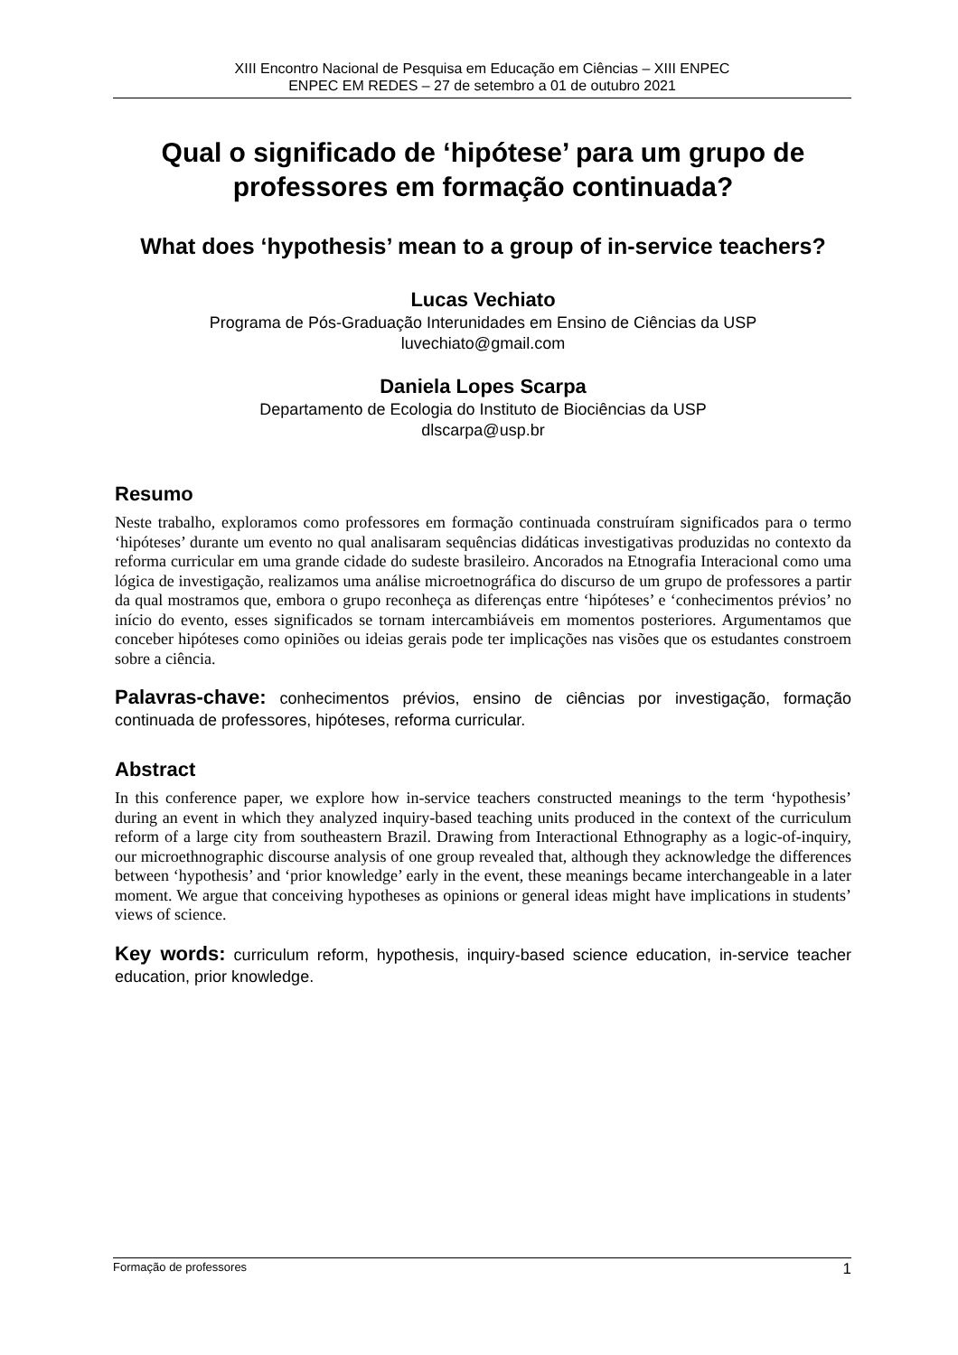XIII Encontro Nacional de Pesquisa em Educação em Ciências – XIII ENPEC
ENPEC EM REDES – 27 de setembro a 01 de outubro 2021
Qual o significado de ‘hipótese’ para um grupo de professores em formação continuada?
What does ‘hypothesis’ mean to a group of in-service teachers?
Lucas Vechiato
Programa de Pós-Graduação Interunidades em Ensino de Ciências da USP
luvechiato@gmail.com
Daniela Lopes Scarpa
Departamento de Ecologia do Instituto de Biociências da USP
dlscarpa@usp.br
Resumo
Neste trabalho, exploramos como professores em formação continuada construíram significados para o termo ‘hipóteses’ durante um evento no qual analisaram sequências didáticas investigativas produzidas no contexto da reforma curricular em uma grande cidade do sudeste brasileiro. Ancorados na Etnografia Interacional como uma lógica de investigação, realizamos uma análise microetnográfica do discurso de um grupo de professores a partir da qual mostramos que, embora o grupo reconheça as diferenças entre ‘hipóteses’ e ‘conhecimentos prévios’ no início do evento, esses significados se tornam intercambiáveis em momentos posteriores. Argumentamos que conceber hipóteses como opiniões ou ideias gerais pode ter implicações nas visões que os estudantes constroem sobre a ciência.
Palavras-chave: conhecimentos prévios, ensino de ciências por investigação, formação continuada de professores, hipóteses, reforma curricular.
Abstract
In this conference paper, we explore how in-service teachers constructed meanings to the term ‘hypothesis’ during an event in which they analyzed inquiry-based teaching units produced in the context of the curriculum reform of a large city from southeastern Brazil. Drawing from Interactional Ethnography as a logic-of-inquiry, our microethnographic discourse analysis of one group revealed that, although they acknowledge the differences between ‘hypothesis’ and ‘prior knowledge’ early in the event, these meanings became interchangeable in a later moment. We argue that conceiving hypotheses as opinions or general ideas might have implications in students’ views of science.
Key words: curriculum reform, hypothesis, inquiry-based science education, in-service teacher education, prior knowledge.
Formação de professores 1